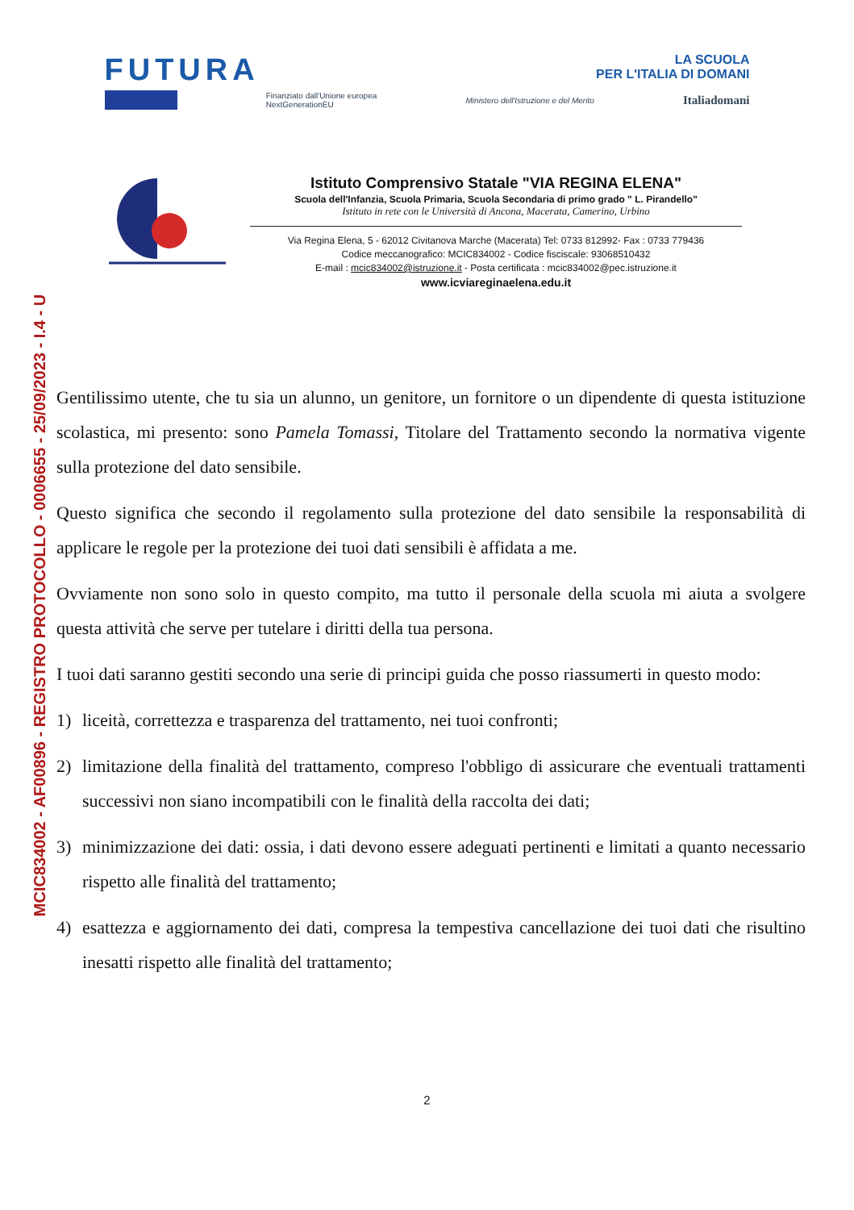MCIC834002 - AF00896 - REGISTRO PROTOCOLLO - 0006655 - 25/09/2023 - I.4 - U
FUTURA
LA SCUOLA
PER L'ITALIA DI DOMANI
Finanziato dall'Unione europea
NextGenerationEU
Ministero dell'Istruzione e del Merito
Italiadomani
Istituto Comprensivo Statale "VIA REGINA ELENA"
Scuola dell'Infanzia, Scuola Primaria, Scuola Secondaria di primo grado " L. Pirandello"
Istituto in rete con le Università di Ancona, Macerata, Camerino, Urbino
Via Regina Elena, 5 - 62012 Civitanova Marche (Macerata) Tel: 0733 812992- Fax : 0733 779436
Codice meccanografico: MCIC834002 - Codice fisciscale: 93068510432
E-mail : mcic834002@istruzione.it - Posta certificata : mcic834002@pec.istruzione.it
www.icviareginaelena.edu.it
Gentilissimo utente, che tu sia un alunno, un genitore, un fornitore o un dipendente di questa istituzione scolastica, mi presento: sono Pamela Tomassi, Titolare del Trattamento secondo la normativa vigente sulla protezione del dato sensibile.
Questo significa che secondo il regolamento sulla protezione del dato sensibile la responsabilità di applicare le regole per la protezione dei tuoi dati sensibili è affidata a me.
Ovviamente non sono solo in questo compito, ma tutto il personale della scuola mi aiuta a svolgere questa attività che serve per tutelare i diritti della tua persona.
I tuoi dati saranno gestiti secondo una serie di principi guida che posso riassumerti in questo modo:
1) liceità, correttezza e trasparenza del trattamento, nei tuoi confronti;
2) limitazione della finalità del trattamento, compreso l'obbligo di assicurare che eventuali trattamenti successivi non siano incompatibili con le finalità della raccolta dei dati;
3) minimizzazione dei dati: ossia, i dati devono essere adeguati pertinenti e limitati a quanto necessario rispetto alle finalità del trattamento;
4) esattezza e aggiornamento dei dati, compresa la tempestiva cancellazione dei tuoi dati che risultino inesatti rispetto alle finalità del trattamento;
2